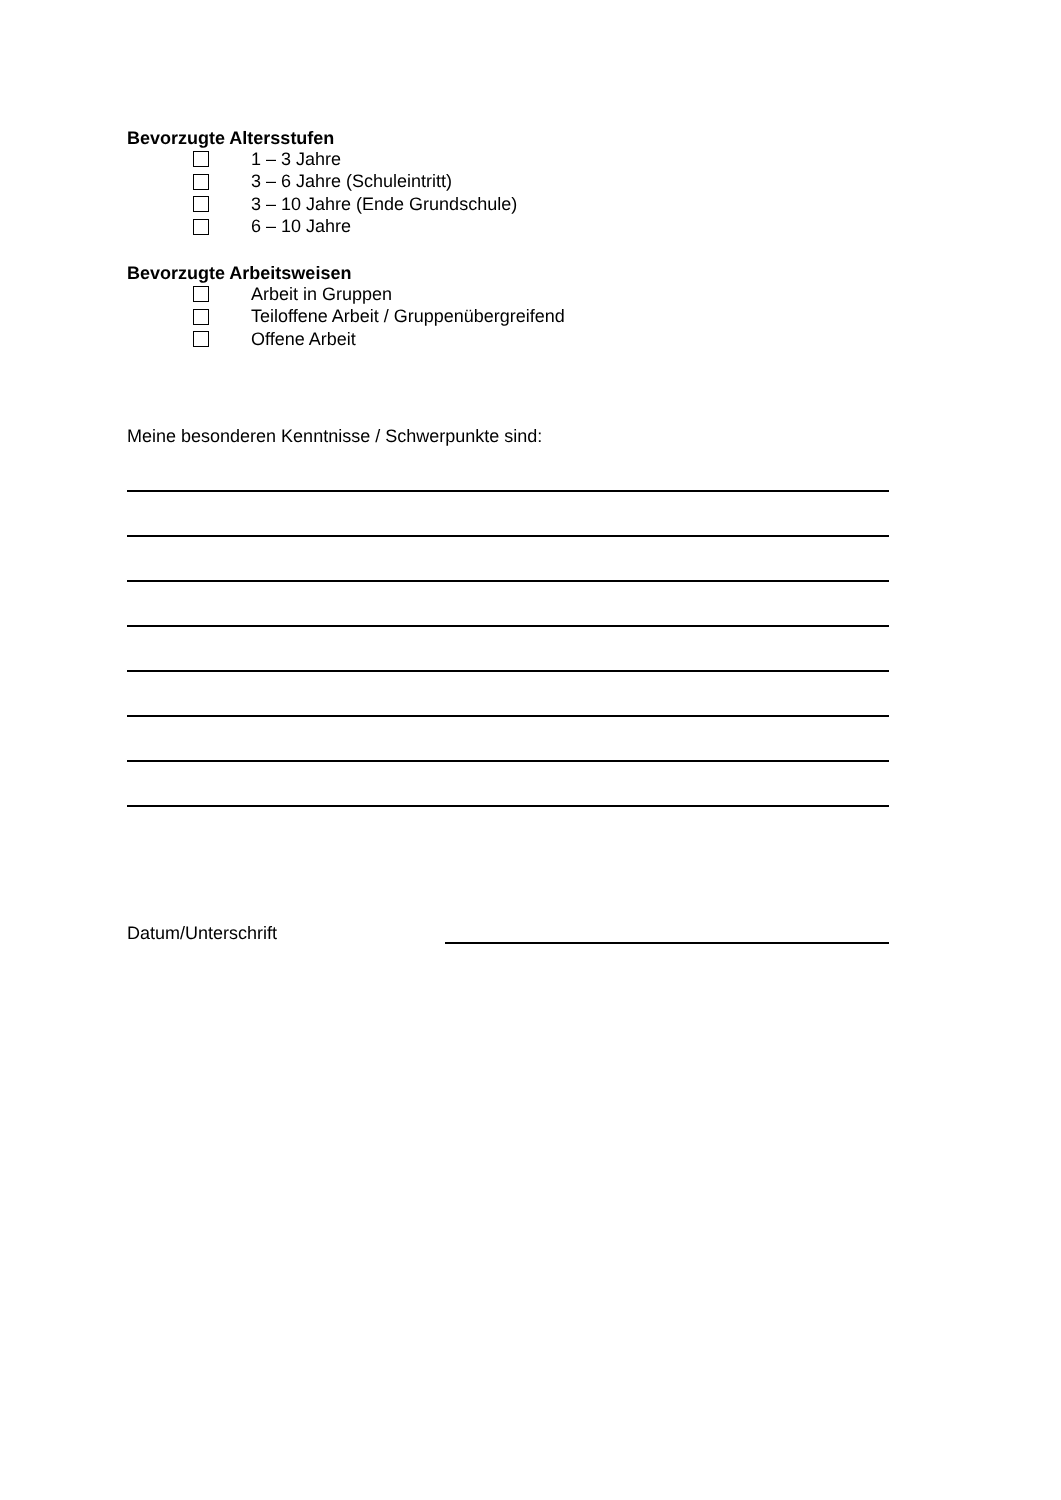Bevorzugte Altersstufen
1 – 3 Jahre
3 – 6 Jahre (Schuleintritt)
3 – 10 Jahre (Ende Grundschule)
6 – 10 Jahre
Bevorzugte Arbeitsweisen
Arbeit in Gruppen
Teiloffene Arbeit / Gruppenübergreifend
Offene Arbeit
Meine besonderen Kenntnisse / Schwerpunkte sind:
Datum/Unterschrift